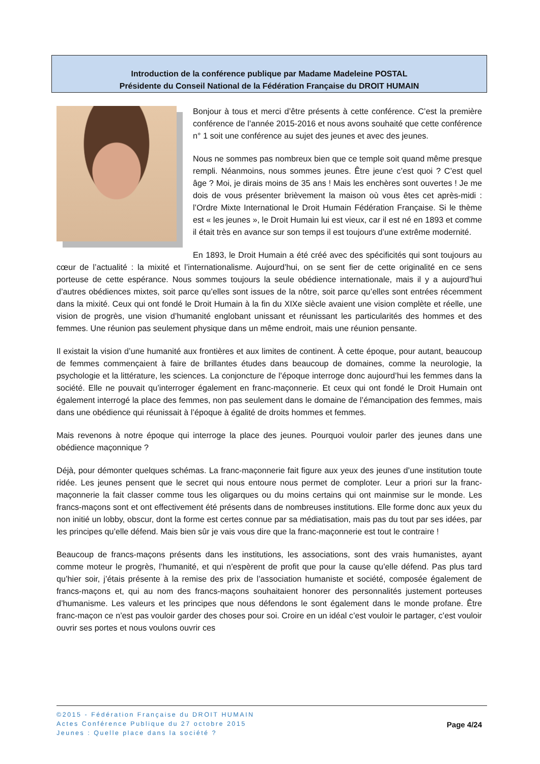Introduction de la conférence publique par Madame Madeleine POSTAL
Présidente du Conseil National de la Fédération Française du DROIT HUMAIN
Bonjour à tous et merci d’être présents à cette conférence. C’est la première conférence de l’année 2015-2016 et nous avons souhaité que cette conférence n° 1 soit une conférence au sujet des jeunes et avec des jeunes.
Nous ne sommes pas nombreux bien que ce temple soit quand même presque rempli. Néanmoins, nous sommes jeunes. Être jeune c’est quoi ? C’est quel âge ? Moi, je dirais moins de 35 ans ! Mais les enchères sont ouvertes ! Je me dois de vous présenter brièvement la maison où vous êtes cet après-midi : l’Ordre Mixte International le Droit Humain Fédération Française. Si le thème est « les jeunes », le Droit Humain lui est vieux, car il est né en 1893 et comme il était très en avance sur son temps il est toujours d’une extrême modernité.
En 1893, le Droit Humain a été créé avec des spécificités qui sont toujours au cœur de l’actualité : la mixité et l’internationalisme. Aujourd’hui, on se sent fier de cette originalité en ce sens porteuse de cette espérance. Nous sommes toujours la seule obédience internationale, mais il y a aujourd’hui d’autres obédiences mixtes, soit parce qu’elles sont issues de la nôtre, soit parce qu’elles sont entrées récemment dans la mixité. Ceux qui ont fondé le Droit Humain à la fin du XIXe siècle avaient une vision complète et réelle, une vision de progrès, une vision d’humanité englobant unissant et réunissant les particularités des hommes et des femmes. Une réunion pas seulement physique dans un même endroit, mais une réunion pensante.
Il existait la vision d’une humanité aux frontières et aux limites de continent. À cette époque, pour autant, beaucoup de femmes commençaient à faire de brillantes études dans beaucoup de domaines, comme la neurologie, la psychologie et la littérature, les sciences. La conjoncture de l’époque interroge donc aujourd’hui les femmes dans la société. Elle ne pouvait qu’interroger également en franc-maçonnerie. Et ceux qui ont fondé le Droit Humain ont également interrogé la place des femmes, non pas seulement dans le domaine de l’émancipation des femmes, mais dans une obédience qui réunissait à l’époque à égalité de droits hommes et femmes.
Mais revenons à notre époque qui interroge la place des jeunes. Pourquoi vouloir parler des jeunes dans une obédience maçonnique ?
Déjà, pour démonter quelques schémas. La franc-maçonnerie fait figure aux yeux des jeunes d’une institution toute ridée. Les jeunes pensent que le secret qui nous entoure nous permet de comploter. Leur a priori sur la franc-maçonnerie la fait classer comme tous les oligarques ou du moins certains qui ont mainmise sur le monde. Les francs-maçons sont et ont effectivement été présents dans de nombreuses institutions. Elle forme donc aux yeux du non initié un lobby, obscur, dont la forme est certes connue par sa médiatisation, mais pas du tout par ses idées, par les principes qu’elle défend. Mais bien sûr je vais vous dire que la franc-maçonnerie est tout le contraire !
Beaucoup de francs-maçons présents dans les institutions, les associations, sont des vrais humanistes, ayant comme moteur le progrès, l’humanité, et qui n’espèrent de profit que pour la cause qu’elle défend. Pas plus tard qu’hier soir, j’étais présente à la remise des prix de l’association humaniste et société, composée également de francs-maçons et, qui au nom des francs-maçons souhaitaient honorer des personnalités justement porteuses d’humanisme. Les valeurs et les principes que nous défendons le sont également dans le monde profane. Être franc-maçon ce n’est pas vouloir garder des choses pour soi. Croire en un idéal c’est vouloir le partager, c’est vouloir ouvrir ses portes et nous voulons ouvrir ces
©2015 - Fédération Française du DROIT HUMAIN
Actes Conférence Publique du 27 octobre 2015
Jeunes : Quelle place dans la société ?
Page 4/24